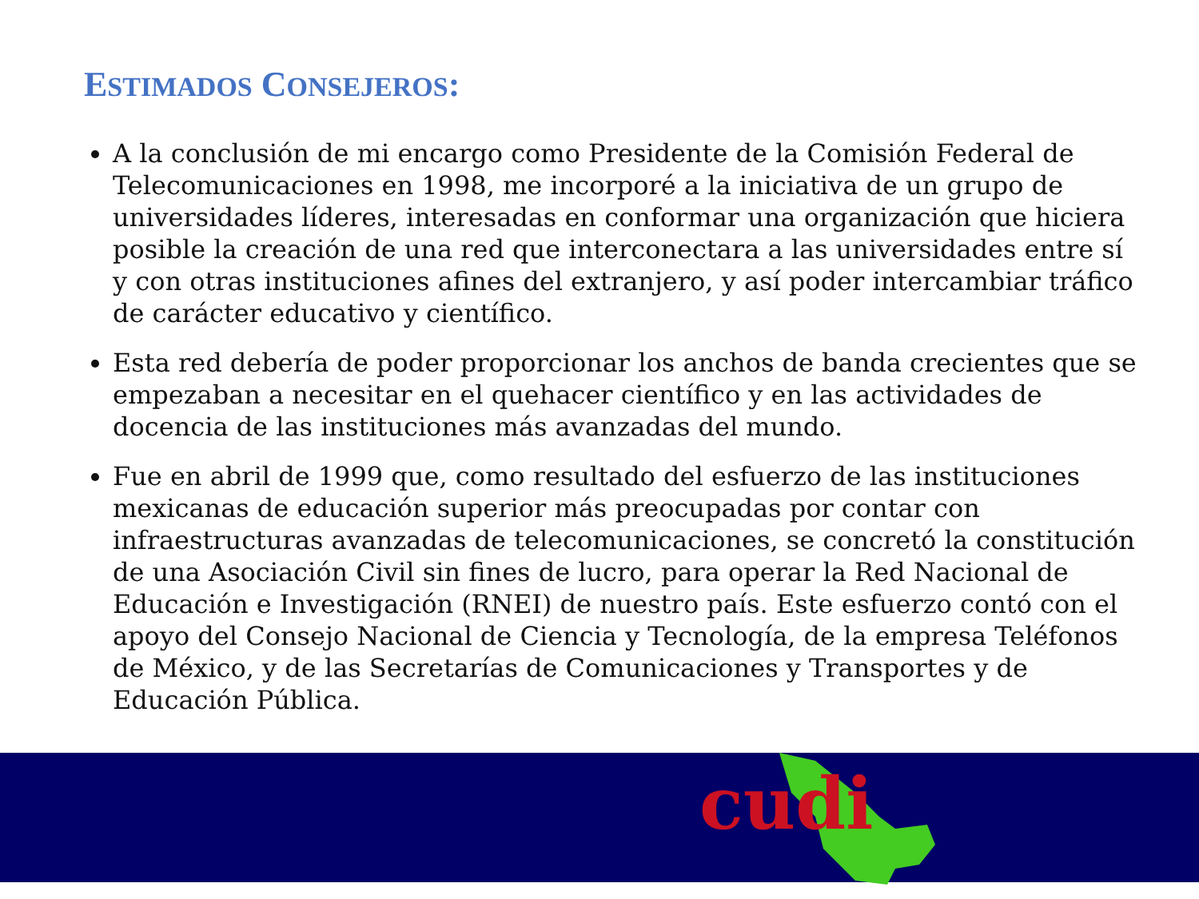ESTIMADOS CONSEJEROS:
A la conclusión de mi encargo como Presidente de la Comisión Federal de Telecomunicaciones en 1998, me incorporé a la iniciativa de un grupo de universidades líderes, interesadas en conformar una organización que hiciera posible la creación de una red que interconectara a las universidades entre sí y con otras instituciones afines del extranjero, y así poder intercambiar tráfico de carácter educativo y científico.
Esta red debería de poder proporcionar los anchos de banda crecientes que se empezaban a necesitar en el quehacer científico y en las actividades de docencia de las instituciones más avanzadas del mundo.
Fue en abril de 1999 que, como resultado del esfuerzo de las instituciones mexicanas de educación superior más preocupadas por contar con infraestructuras avanzadas de telecomunicaciones, se concretó la constitución de una Asociación Civil sin fines de lucro, para operar la Red Nacional de Educación e Investigación (RNEI) de nuestro país. Este esfuerzo contó con el apoyo del Consejo Nacional de Ciencia y Tecnología, de la empresa Teléfonos de México, y de las Secretarías de Comunicaciones y Transportes y de Educación Pública.
cudi